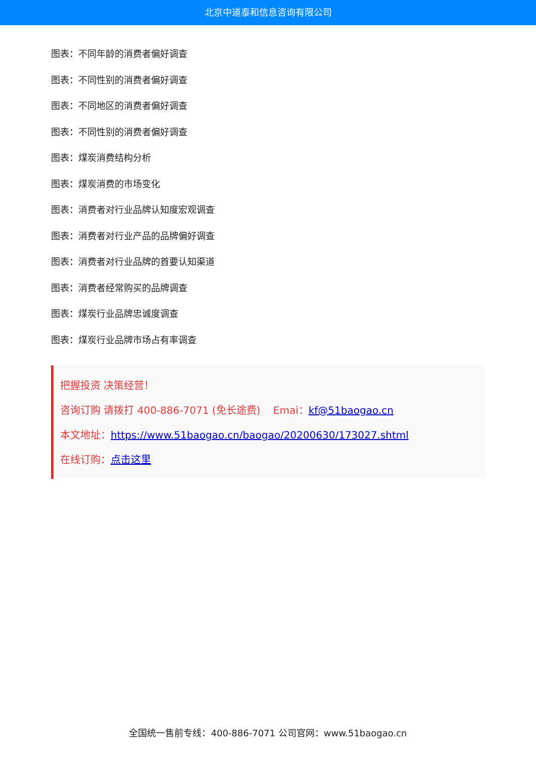北京中道泰和信息咨询有限公司
图表：不同年龄的消费者偏好调查
图表：不同性别的消费者偏好调查
图表：不同地区的消费者偏好调查
图表：不同性别的消费者偏好调查
图表：煤炭消费结构分析
图表：煤炭消费的市场变化
图表：消费者对行业品牌认知度宏观调查
图表：消费者对行业产品的品牌偏好调查
图表：消费者对行业品牌的首要认知渠道
图表：消费者经常购买的品牌调查
图表：煤炭行业品牌忠诚度调查
图表：煤炭行业品牌市场占有率调查
把握投资 决策经营！
咨询订购 请拨打 400-886-7071 (免长途费) Emai：kf@51baogao.cn
本文地址：https://www.51baogao.cn/baogao/20200630/173027.shtml
在线订购：点击这里
全国统一售前专线：400-886-7071 公司官网：www.51baogao.cn